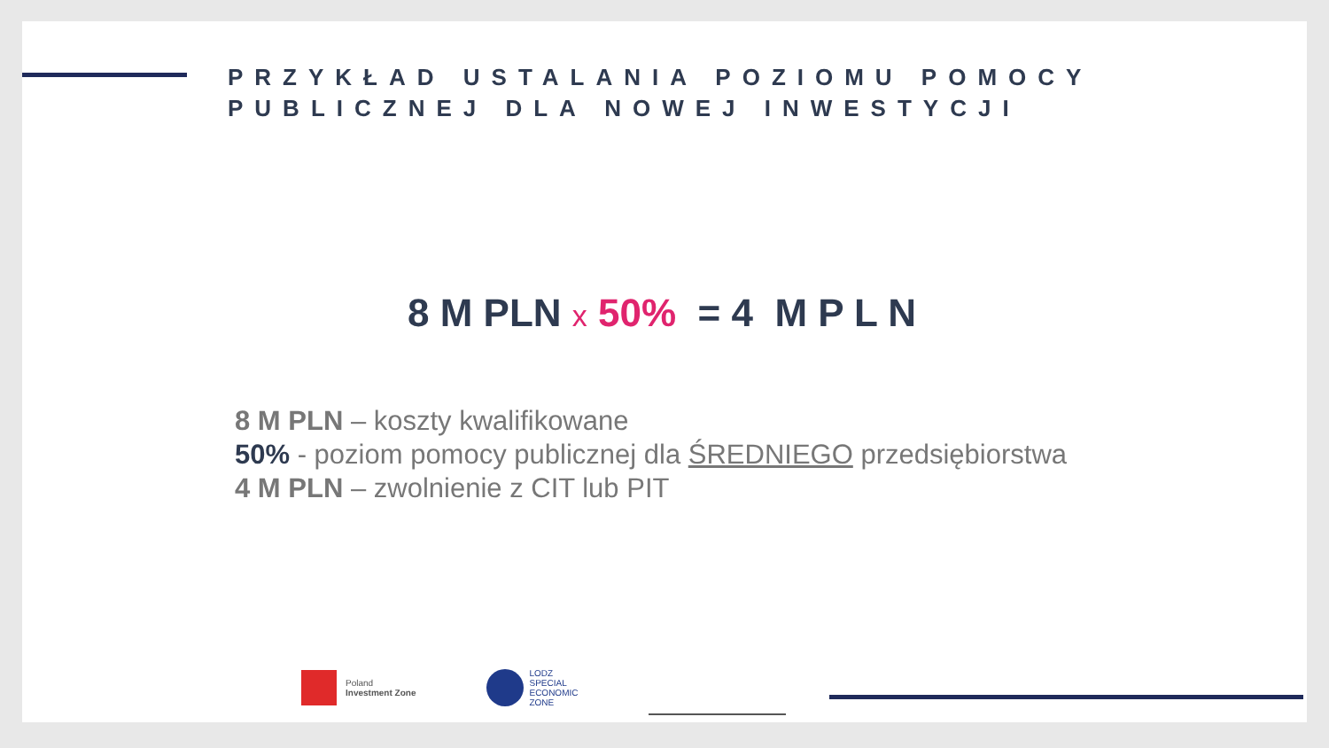PRZYKŁAD USTALANIA POZIOMU POMOCY
PUBLICZNEJ DLA NOWEJ INWESTYCJI
8 M PLN x 50% = 4 M P L N
8 M PLN – koszty kwalifikowane
50% - poziom pomocy publicznej dla ŚREDNIEGO przedsiębiorstwa
4 M PLN – zwolnienie z CIT lub PIT
Poland
Investment Zone
LODZ
SPECIAL
ECONOMIC
ZONE